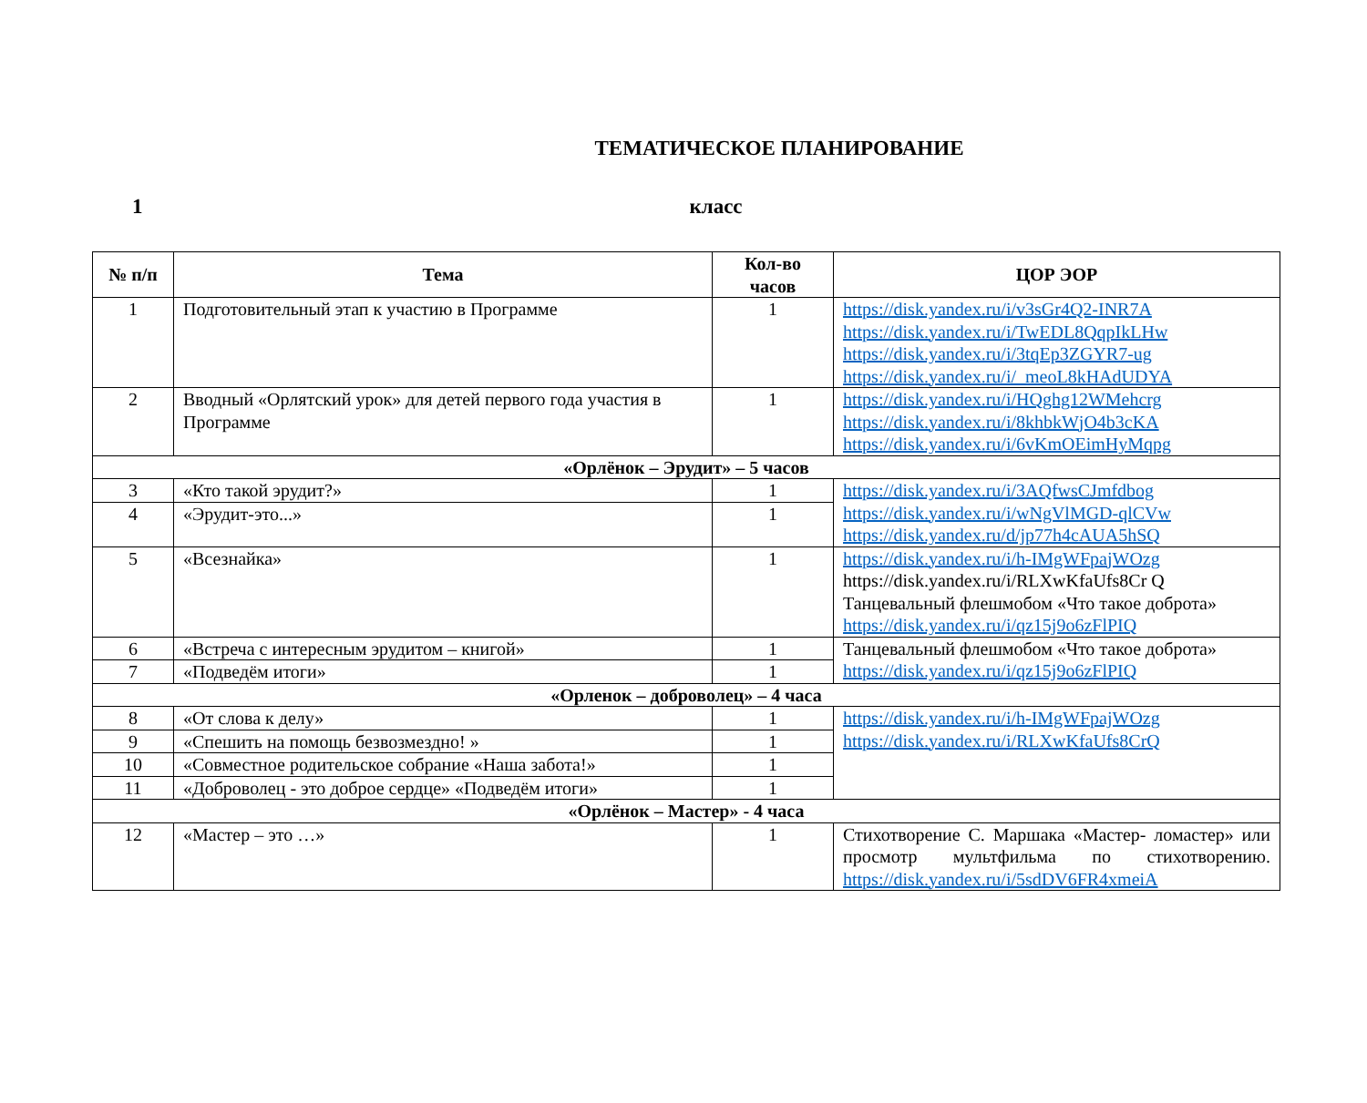ТЕМАТИЧЕСКОЕ ПЛАНИРОВАНИЕ
1 класс
| № п/п | Тема | Кол-во часов | ЦОР ЭОР |
| --- | --- | --- | --- |
| 1 | Подготовительный этап к участию в Программе | 1 | https://disk.yandex.ru/i/v3sGr4Q2-INR7A https://disk.yandex.ru/i/TwEDL8QqpIkLHw https://disk.yandex.ru/i/3tqEp3ZGYR7-ug https://disk.yandex.ru/i/_meoL8kHAdUDYA |
| 2 | Вводный «Орлятский урок» для детей первого года участия в Программе | 1 | https://disk.yandex.ru/i/HQghg12WMehcrg https://disk.yandex.ru/i/8khbkWjO4b3cKA https://disk.yandex.ru/i/6vKmOEimHyMqpg |
| «Орлёнок – Эрудит» – 5 часов | | | |
| 3 | «Кто такой эрудит?» | 1 | https://disk.yandex.ru/i/3AQfwsCJmfdbog https://disk.yandex.ru/i/wNgVlMGD-qlCVw https://disk.yandex.ru/d/jp77h4cAUA5hSQ |
| 4 | «Эрудит-это...» | 1 | |
| 5 | «Всезнайка» | 1 | https://disk.yandex.ru/i/h-IMgWFpajWOzg https://disk.yandex.ru/i/RLXwKfaUfs8Cr Q Танцевальный флешмобом «Что такое доброта» https://disk.yandex.ru/i/qz15j9o6zFlPIQ |
| 6 | «Встреча с интересным эрудитом – книгой» | 1 | Танцевальный флешмобом «Что такое доброта» https://disk.yandex.ru/i/qz15j9o6zFlPIQ |
| 7 | «Подведём итоги» | 1 | |
| «Орленок – доброволец» – 4 часа | | | |
| 8 | «От слова к делу» | 1 | https://disk.yandex.ru/i/h-IMgWFpajWOzg https://disk.yandex.ru/i/RLXwKfaUfs8CrQ |
| 9 | «Спешить на помощь безвозмездно! » | 1 | |
| 10 | «Совместное родительское собрание «Наша забота!» | 1 | |
| 11 | «Доброволец - это доброе сердце» «Подведём итоги» | 1 | |
| «Орлёнок – Мастер» - 4 часа | | | |
| 12 | «Мастер – это …» | 1 | Стихотворение С. Маршака «Мастер- ломастер» или просмотр мультфильма по стихотворению. https://disk.yandex.ru/i/5sdDV6FR4xmeiA |